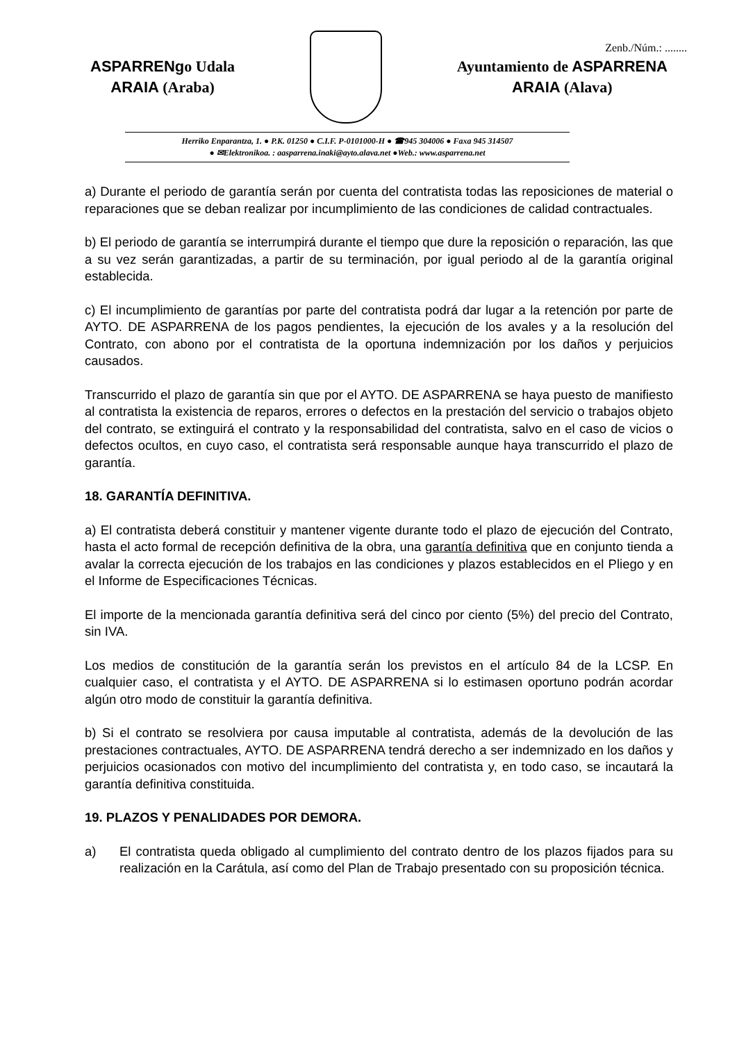Zenb./Núm.: ........
ASPARRENgo Udala
ARAIA (Araba)
Ayuntamiento de ASPARRENA
ARAIA (Alava)
Herriko Enparantza, 1. ● P.K. 01250 ● C.I.F. P-0101000-H ● ☎945 304006 ● Faxa 945 314507
● ✉Elektronikoa. : aasparrena.inaki@ayto.alava.net ●Web.: www.asparrena.net
a) Durante el periodo de garantía serán por cuenta del contratista todas las reposiciones de material o reparaciones que se deban realizar por incumplimiento de las condiciones de calidad contractuales.
b) El periodo de garantía se interrumpirá durante el tiempo que dure la reposición o reparación, las que a su vez serán garantizadas, a partir de su terminación, por igual periodo al de la garantía original establecida.
c) El incumplimiento de garantías por parte del contratista podrá dar lugar a la retención por parte de AYTO. DE ASPARRENA de los pagos pendientes, la ejecución de los avales y a la resolución del Contrato, con abono por el contratista de la oportuna indemnización por los daños y perjuicios causados.
Transcurrido el plazo de garantía sin que por el AYTO. DE ASPARRENA se haya puesto de manifiesto al contratista la existencia de reparos, errores o defectos en la prestación del servicio o trabajos objeto del contrato, se extinguirá el contrato y la responsabilidad del contratista, salvo en el caso de vicios o defectos ocultos, en cuyo caso, el contratista será responsable aunque haya transcurrido el plazo de garantía.
18. GARANTÍA DEFINITIVA.
a) El contratista deberá constituir y mantener vigente durante todo el plazo de ejecución del Contrato, hasta el acto formal de recepción definitiva de la obra, una garantía definitiva que en conjunto tienda a avalar la correcta ejecución de los trabajos en las condiciones y plazos establecidos en el Pliego y en el Informe de Especificaciones Técnicas.
El importe de la mencionada garantía definitiva será del cinco por ciento (5%) del precio del Contrato, sin IVA.
Los medios de constitución de la garantía serán los previstos en el artículo 84 de la LCSP. En cualquier caso, el contratista y el AYTO. DE ASPARRENA si lo estimasen oportuno podrán acordar algún otro modo de constituir la garantía definitiva.
b) Si el contrato se resolviera por causa imputable al contratista, además de la devolución de las prestaciones contractuales, AYTO. DE ASPARRENA tendrá derecho a ser indemnizado en los daños y perjuicios ocasionados con motivo del incumplimiento del contratista y, en todo caso, se incautará la garantía definitiva constituida.
19. PLAZOS Y PENALIDADES POR DEMORA.
a) El contratista queda obligado al cumplimiento del contrato dentro de los plazos fijados para su realización en la Carátula, así como del Plan de Trabajo presentado con su proposición técnica.